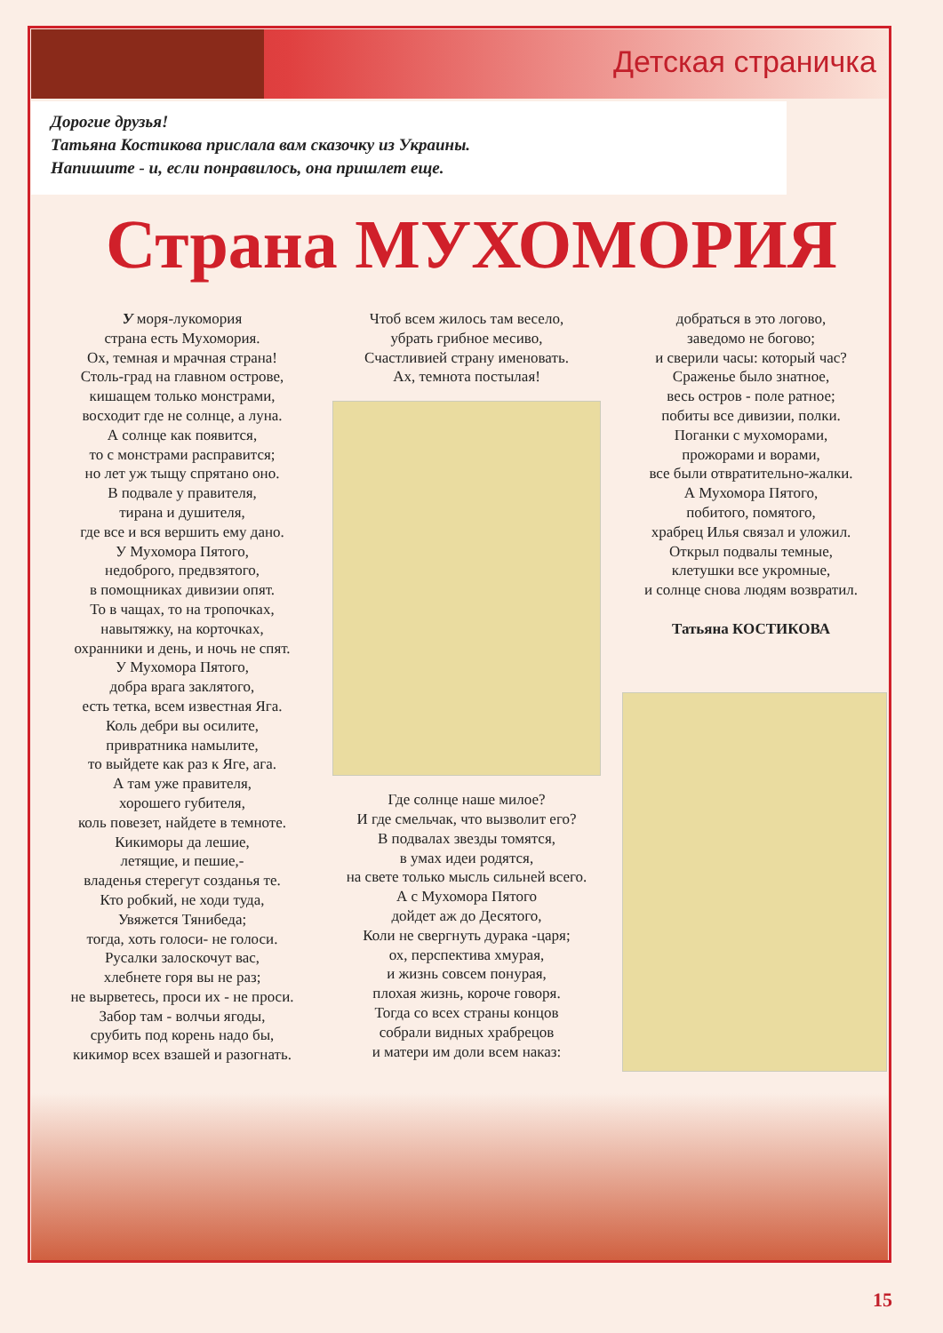Детская страничка
Дорогие друзья!
Татьяна Костикова прислала вам сказочку из Украины.
Напишите - и, если понравилось, она пришлет еще.
Страна МУХОМОРИЯ
У моря-лукомория
страна есть Мухомория.
Ох, темная и мрачная страна!
Столь-град на главном острове,
кишащем только монстрами,
восходит где не солнце, а луна.
А солнце как появится,
то с монстрами расправится;
но лет уж тыщу спрятано оно.
В подвале у правителя,
тирана и душителя,
где все и вся вершить ему дано.
У Мухомора Пятого,
недоброго, предвзятого,
в помощниках дивизии опят.
То в чащах, то на тропочках,
навытяжку, на корточках,
охранники и день, и ночь не спят.
У Мухомора Пятого,
добра врага заклятого,
есть тетка, всем известная Яга.
Коль дебри вы осилите,
привратника намылите,
то выйдете как раз к Яге, ага.
А там уже правителя,
хорошего губителя,
коль повезет, найдете в темноте.
Кикиморы да лешие,
летящие, и пешие,-
владенья стерегут созданья те.
Кто робкий, не ходи туда,
Увяжется Тянибеда;
тогда, хоть голоси- не голоси.
Русалки залоскочут вас,
хлебнете горя вы не раз;
не вырветесь, проси их - не проси.
Забор там - волчьи ягоды,
срубить под корень надо бы,
кикимор всех взашей и разогнать.
Чтоб всем жилось там весело,
убрать грибное месиво,
Счастливией страну именовать.
Ах, темнота постылая!
Где солнце наше милое?
И где смельчак, что вызволит его?
В подвалах звезды томятся,
в умах идеи родятся,
на свете только мысль сильней всего.
А с Мухомора Пятого
дойдет аж до Десятого,
Коли не свергнуть дурака -царя;
ох, перспектива хмурая,
и жизнь совсем понурая,
плохая жизнь, короче говоря.
Тогда со всех страны концов
собрали видных храбрецов
и матери им доли всем наказ:
добраться в это логово,
заведомо не богово;
и сверили часы: который час?
Сраженье было знатное,
весь остров - поле ратное;
побиты все дивизии, полки.
Поганки с мухоморами,
прожорами и ворами,
все были отвратительно-жалки.
А Мухомора Пятого,
побитого, помятого,
храбрец Илья связал и уложил.
Открыл подвалы темные,
клетушки все укромные,
и солнце снова людям возвратил.
Татьяна КОСТИКОВА
15